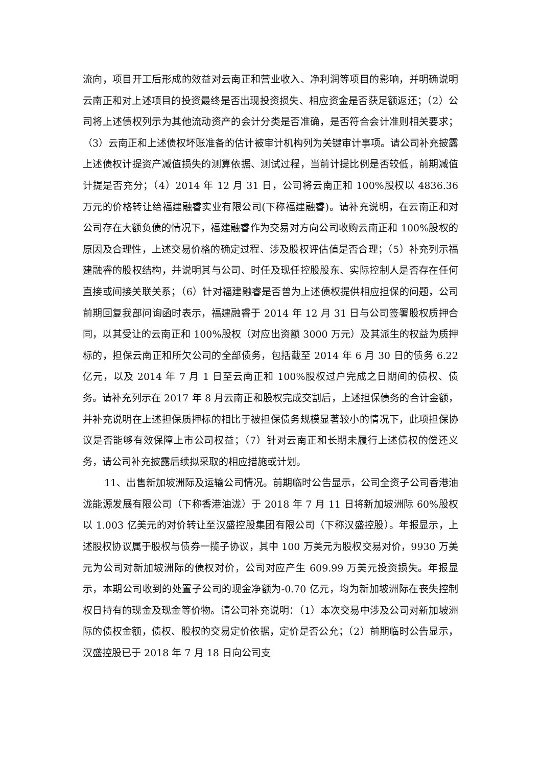流向，项目开工后形成的效益对云南正和营业收入、净利润等项目的影响，并明确说明云南正和对上述项目的投资最终是否出现投资损失、相应资金是否获足额返还；（2）公司将上述债权列示为其他流动资产的会计分类是否准确，是否符合会计准则相关要求；（3）云南正和上述债权坏账准备的估计被审计机构列为关键审计事项。请公司补充披露上述债权计提资产减值损失的测算依据、测试过程，当前计提比例是否较低，前期减值计提是否充分；（4）2014 年 12 月 31 日，公司将云南正和 100%股权以 4836.36 万元的价格转让给福建融睿实业有限公司(下称福建融睿)。请补充说明，在云南正和对公司存在大额负债的情况下，福建融睿作为交易对方向公司收购云南正和 100%股权的原因及合理性，上述交易价格的确定过程、涉及股权评估值是否合理；（5）补充列示福建融睿的股权结构，并说明其与公司、时任及现任控股股东、实际控制人是否存在任何直接或间接关联关系；（6）针对福建融睿是否曾为上述债权提供相应担保的问题，公司前期回复我部问询函时表示，福建融睿于 2014 年 12 月 31 日与公司签署股权质押合同，以其受让的云南正和 100%股权（对应出资额 3000 万元）及其派生的权益为质押标的，担保云南正和所欠公司的全部债务，包括截至 2014 年 6 月 30 日的债务 6.22 亿元，以及 2014 年 7 月 1 日至云南正和 100%股权过户完成之日期间的债权、债务。请补充列示在 2017 年 8 月云南正和股权完成交割后，上述担保债务的合计金额，并补充说明在上述担保质押标的相比于被担保债务规模显著较小的情况下，此项担保协议是否能够有效保障上市公司权益；（7）针对云南正和长期未履行上述债权的偿还义务，请公司补充披露后续拟采取的相应措施或计划。
11、出售新加坡洲际及运输公司情况。前期临时公告显示，公司全资子公司香港油泷能源发展有限公司（下称香港油泷）于 2018 年 7 月 11 日将新加坡洲际 60%股权以 1.003 亿美元的对价转让至汉盛控股集团有限公司（下称汉盛控股）。年报显示，上述股权协议属于股权与债券一揽子协议，其中 100 万美元为股权交易对价，9930 万美元为公司对新加坡洲际的债权对价，公司对应产生 609.99 万美元投资损失。年报显示，本期公司收到的处置子公司的现金净额为-0.70 亿元，均为新加坡洲际在丧失控制权日持有的现金及现金等价物。请公司补充说明：（1）本次交易中涉及公司对新加坡洲际的债权金额，债权、股权的交易定价依据，定价是否公允；（2）前期临时公告显示，汉盛控股已于 2018 年 7 月 18 日向公司支